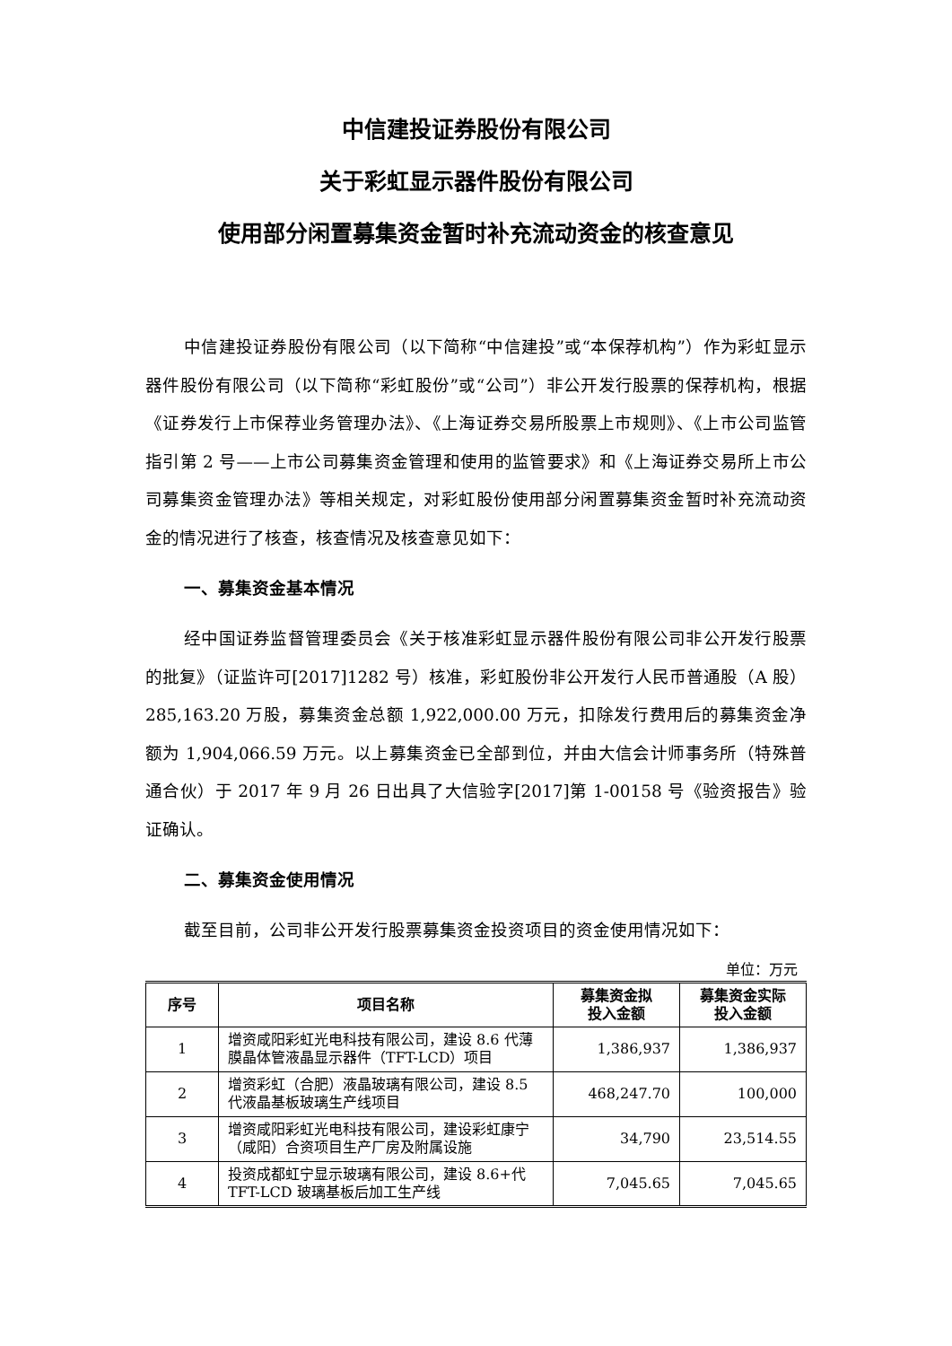中信建投证券股份有限公司
关于彩虹显示器件股份有限公司
使用部分闲置募集资金暂时补充流动资金的核查意见
中信建投证券股份有限公司（以下简称“中信建投”或“本保荐机构”）作为彩虹显示器件股份有限公司（以下简称“彩虹股份”或“公司”）非公开发行股票的保荐机构，根据《证券发行上市保荐业务管理办法》、《上海证券交易所股票上市规则》、《上市公司监管指引第 2 号——上市公司募集资金管理和使用的监管要求》和《上海证券交易所上市公司募集资金管理办法》等相关规定，对彩虹股份使用部分闲置募集资金暂时补充流动资金的情况进行了核查，核查情况及核查意见如下：
一、募集资金基本情况
经中国证券监督管理委员会《关于核准彩虹显示器件股份有限公司非公开发行股票的批复》（证监许可[2017]1282 号）核准，彩虹股份非公开发行人民币普通股（A 股）285,163.20 万股，募集资金总额 1,922,000.00 万元，扣除发行费用后的募集资金净额为 1,904,066.59 万元。以上募集资金已全部到位，并由大信会计师事务所（特殊普通合伙）于 2017 年 9 月 26 日出具了大信验字[2017]第 1-00158 号《验资报告》验证确认。
二、募集资金使用情况
截至目前，公司非公开发行股票募集资金投资项目的资金使用情况如下：
单位：万元
| 序号 | 项目名称 | 募集资金拟 投入金额 | 募集资金实际 投入金额 |
| --- | --- | --- | --- |
| 1 | 增资咸阳彩虹光电科技有限公司，建设 8.6 代薄膜晶体管液晶显示器件（TFT-LCD）项目 | 1,386,937 | 1,386,937 |
| 2 | 增资彩虹（合肥）液晶玻璃有限公司，建设 8.5 代液晶基板玻璃生产线项目 | 468,247.70 | 100,000 |
| 3 | 增资咸阳彩虹光电科技有限公司，建设彩虹康宁（咸阳）合资项目生产厂房及附属设施 | 34,790 | 23,514.55 |
| 4 | 投资成都虹宁显示玻璃有限公司，建设 8.6+代 TFT-LCD 玻璃基板后加工生产线 | 7,045.65 | 7,045.65 |